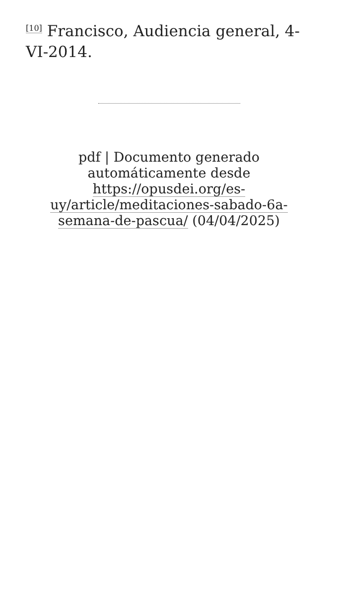<sup>[10]</sup> Francisco, Audiencia general, 4-VI-2014.
pdf | Documento generado automáticamente desde https://opusdei.org/es-uy/article/meditaciones-sabado-6a-semana-de-pascua/ (04/04/2025)